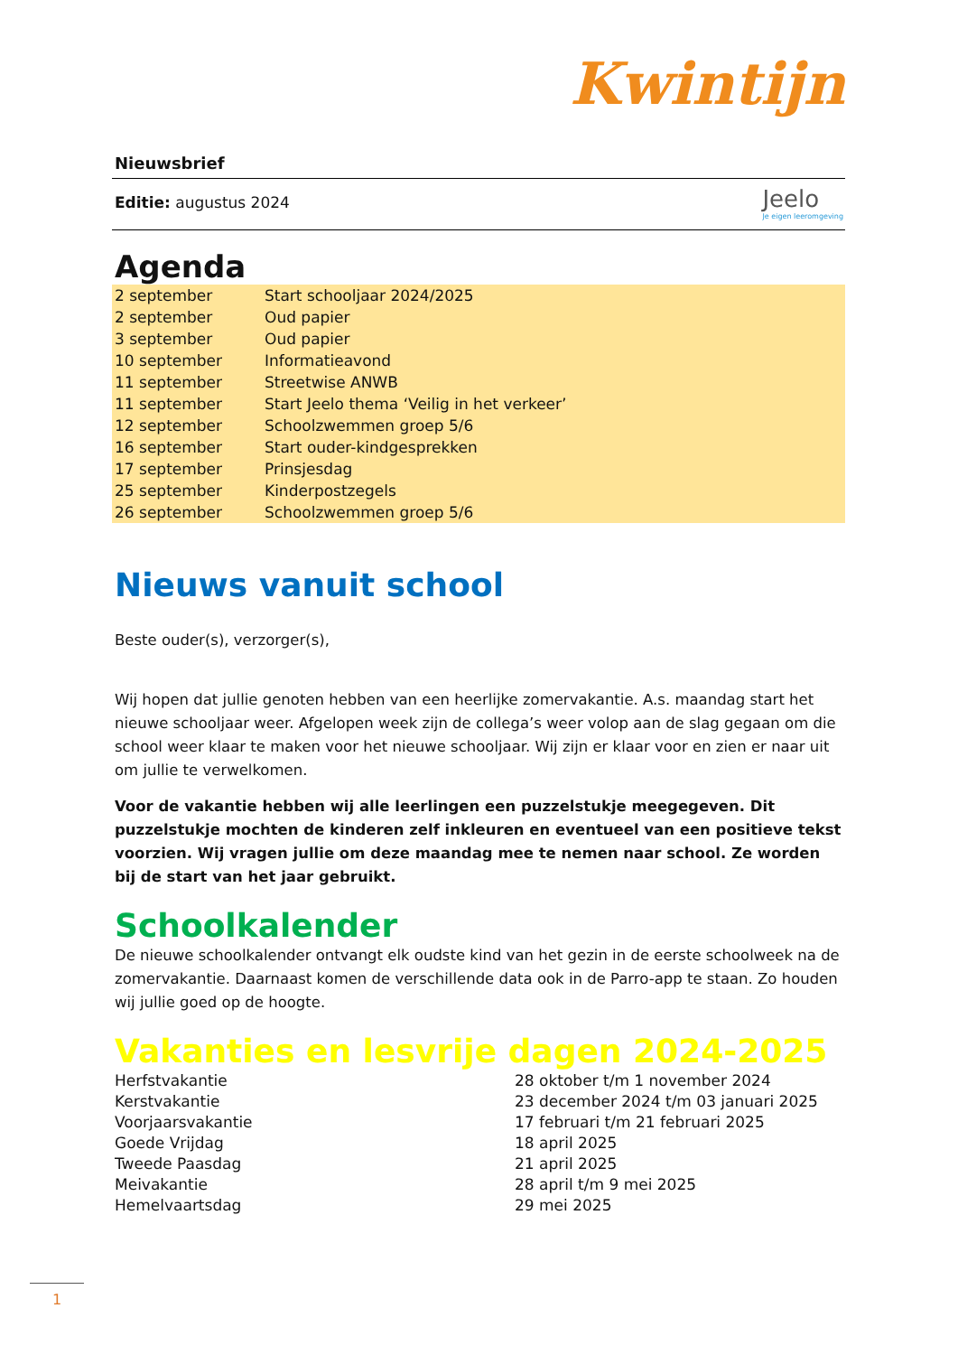Kwintijn
Jeelo
Je eigen leeromgeving
Nieuwsbrief
Editie: augustus 2024
Agenda
| 2 september | Start schooljaar 2024/2025 |
| 2 september | Oud papier |
| 3 september | Oud papier |
| 10 september | Informatieavond |
| 11 september | Streetwise ANWB |
| 11 september | Start Jeelo thema ‘Veilig in het verkeer’ |
| 12 september | Schoolzwemmen groep 5/6 |
| 16 september | Start ouder-kindgesprekken |
| 17 september | Prinsjesdag |
| 25 september | Kinderpostzegels |
| 26 september | Schoolzwemmen groep 5/6 |
Nieuws vanuit school
Beste ouder(s), verzorger(s),
Wij hopen dat jullie genoten hebben van een heerlijke zomervakantie. A.s. maandag start het nieuwe schooljaar weer. Afgelopen week zijn de collega’s weer volop aan de slag gegaan om die school weer klaar te maken voor het nieuwe schooljaar. Wij zijn er klaar voor en zien er naar uit om jullie te verwelkomen.
Voor de vakantie hebben wij alle leerlingen een puzzelstukje meegegeven. Dit puzzelstukje mochten de kinderen zelf inkleuren en eventueel van een positieve tekst voorzien. Wij vragen jullie om deze maandag mee te nemen naar school. Ze worden bij de start van het jaar gebruikt.
Schoolkalender
De nieuwe schoolkalender ontvangt elk oudste kind van het gezin in de eerste schoolweek na de zomervakantie. Daarnaast komen de verschillende data ook in de Parro-app te staan. Zo houden wij jullie goed op de hoogte.
Vakanties en lesvrije dagen 2024-2025
| Herfstvakantie | 28 oktober t/m 1 november 2024 |
| Kerstvakantie | 23 december 2024 t/m 03 januari 2025 |
| Voorjaarsvakantie | 17 februari t/m 21 februari 2025 |
| Goede Vrijdag | 18 april 2025 |
| Tweede Paasdag | 21 april 2025 |
| Meivakantie | 28 april t/m 9 mei 2025 |
| Hemelvaartsdag | 29 mei 2025 |
1